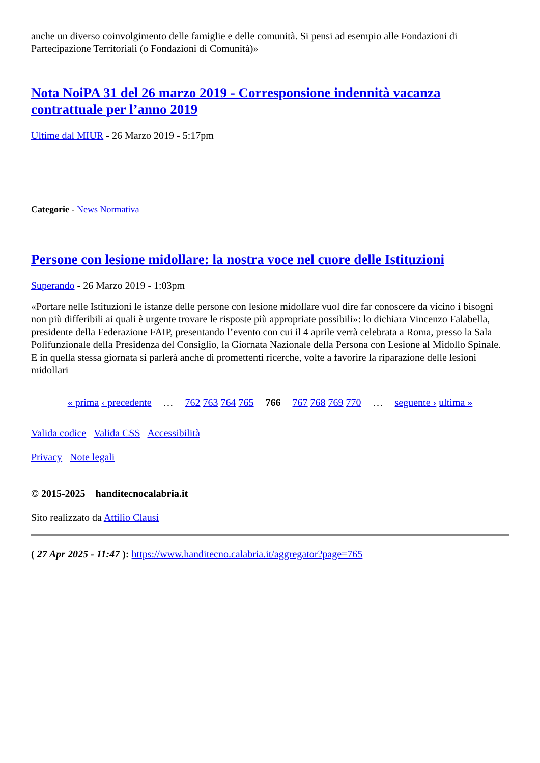anche un diverso coinvolgimento delle famiglie e delle comunità. Si pensi ad esempio alle Fondazioni di Partecipazione Territoriali (o Fondazioni di Comunità)»
Nota NoiPA 31 del 26 marzo 2019 - Corresponsione indennità vacanza contrattuale per l’anno 2019
Ultime dal MIUR - 26 Marzo 2019 - 5:17pm
Categorie - News Normativa
Persone con lesione midollare: la nostra voce nel cuore delle Istituzioni
Superando - 26 Marzo 2019 - 1:03pm
«Portare nelle Istituzioni le istanze delle persone con lesione midollare vuol dire far conoscere da vicino i bisogni non più differibili ai quali è urgente trovare le risposte più appropriate possibili»: lo dichiara Vincenzo Falabella, presidente della Federazione FAIP, presentando l’evento con cui il 4 aprile verrà celebrata a Roma, presso la Sala Polifunzionale della Presidenza del Consiglio, la Giornata Nazionale della Persona con Lesione al Midollo Spinale. E in quella stessa giornata si parlerà anche di promettenti ricerche, volte a favorire la riparazione delle lesioni midollari
« prima ‹ precedente … 762 763 764 765 766 767 768 769 770 … seguente › ultima »
Valida codice Valida CSS Accessibilità
Privacy Note legali
© 2015-2025 handitecnocalabria.it
Sito realizzato da Attilio Clausi
( 27 Apr 2025 - 11:47 ): https://www.handitecno.calabria.it/aggregator?page=765